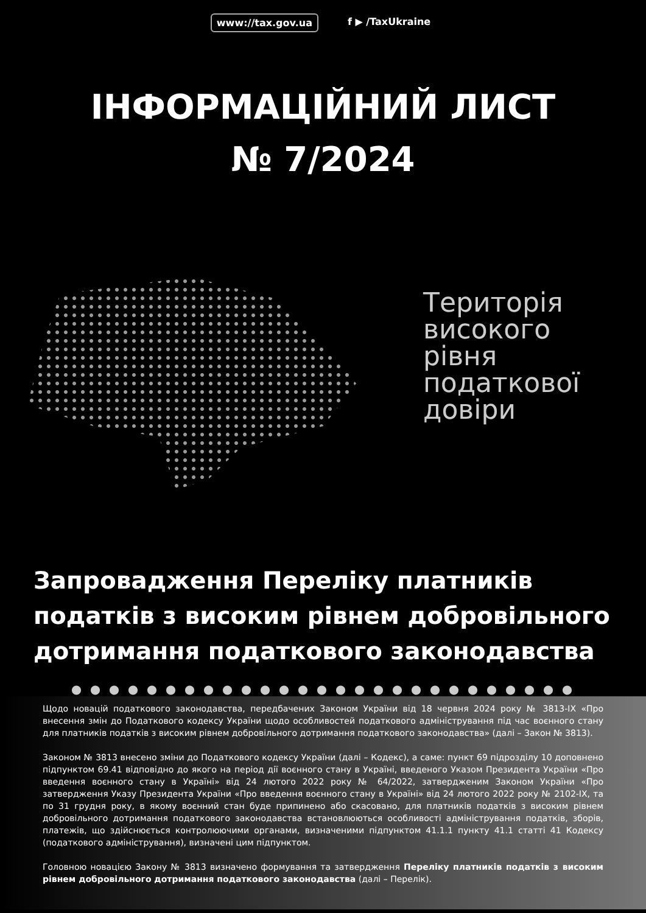www://tax.gov.ua f ▶ /TaxUkraine
ІНФОРМАЦІЙНИЙ ЛИСТ
№ 7/2024
Територія
високого
рівня
податкової
довіри
Запровадження Переліку платників податків з високим рівнем добровільного дотримання податкового законодавства
Щодо новацій податкового законодавства, передбачених Законом України від 18 червня 2024 року № 3813-IX «Про внесення змін до Податкового кодексу України щодо особливостей податкового адміністрування під час воєнного стану для платників податків з високим рівнем добровільного дотримання податкового законодавства» (далі – Закон № 3813).
Законом № 3813 внесено зміни до Податкового кодексу України (далі – Кодекс), а саме: пункт 69 підрозділу 10 доповнено підпунктом 69.41 відповідно до якого на період дії воєнного стану в Україні, введеного Указом Президента України «Про введення воєнного стану в Україні» від 24 лютого 2022 року № 64/2022, затвердженим Законом України «Про затвердження Указу Президента України «Про введення воєнного стану в Україні» від 24 лютого 2022 року № 2102-IX, та по 31 грудня року, в якому воєнний стан буде припинено або скасовано, для платників податків з високим рівнем добровільного дотримання податкового законодавства встановлюються особливості адміністрування податків, зборів, платежів, що здійснюється контролюючими органами, визначеними підпунктом 41.1.1 пункту 41.1 статті 41 Кодексу (податкового адміністрування), визначені цим підпунктом.
Головною новацією Закону № 3813 визначено формування та затвердження Переліку платників податків з високим рівнем добровільного дотримання податкового законодавства (далі – Перелік).